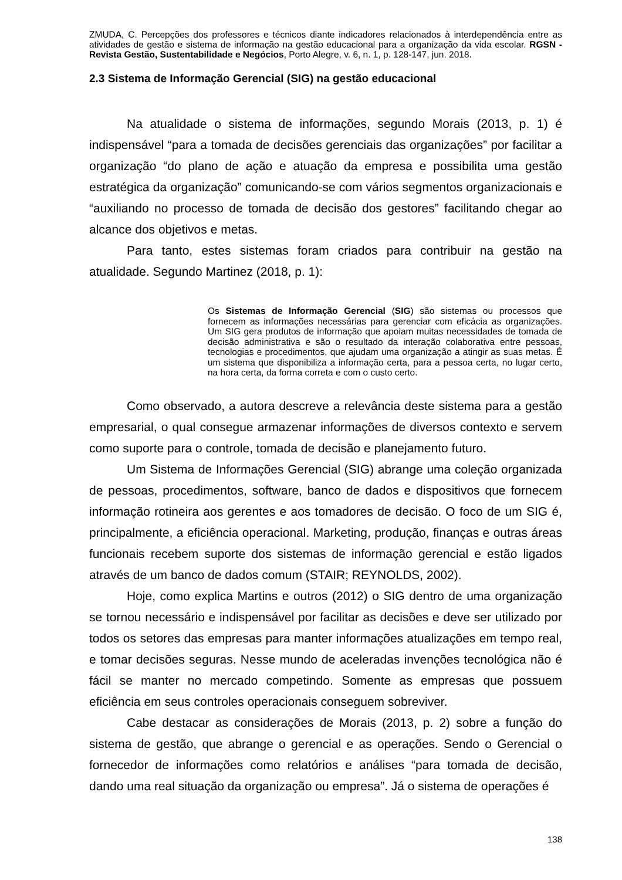ZMUDA, C. Percepções dos professores e técnicos diante indicadores relacionados à interdependência entre as atividades de gestão e sistema de informação na gestão educacional para a organização da vida escolar. RGSN - Revista Gestão, Sustentabilidade e Negócios, Porto Alegre, v. 6, n. 1, p. 128-147, jun. 2018.
2.3 Sistema de Informação Gerencial (SIG) na gestão educacional
Na atualidade o sistema de informações, segundo Morais (2013, p. 1) é indispensável “para a tomada de decisões gerenciais das organizações” por facilitar a organização “do plano de ação e atuação da empresa e possibilita uma gestão estratégica da organização” comunicando-se com vários segmentos organizacionais e “auxiliando no processo de tomada de decisão dos gestores” facilitando chegar ao alcance dos objetivos e metas.
Para tanto, estes sistemas foram criados para contribuir na gestão na atualidade. Segundo Martinez (2018, p. 1):
Os Sistemas de Informação Gerencial (SIG) são sistemas ou processos que fornecem as informações necessárias para gerenciar com eficácia as organizações. Um SIG gera produtos de informação que apoiam muitas necessidades de tomada de decisão administrativa e são o resultado da interação colaborativa entre pessoas, tecnologias e procedimentos, que ajudam uma organização a atingir as suas metas. É um sistema que disponibiliza a informação certa, para a pessoa certa, no lugar certo, na hora certa, da forma correta e com o custo certo.
Como observado, a autora descreve a relevância deste sistema para a gestão empresarial, o qual consegue armazenar informações de diversos contexto e servem como suporte para o controle, tomada de decisão e planejamento futuro.
Um Sistema de Informações Gerencial (SIG) abrange uma coleção organizada de pessoas, procedimentos, software, banco de dados e dispositivos que fornecem informação rotineira aos gerentes e aos tomadores de decisão. O foco de um SIG é, principalmente, a eficiência operacional. Marketing, produção, finanças e outras áreas funcionais recebem suporte dos sistemas de informação gerencial e estão ligados através de um banco de dados comum (STAIR; REYNOLDS, 2002).
Hoje, como explica Martins e outros (2012) o SIG dentro de uma organização se tornou necessário e indispensável por facilitar as decisões e deve ser utilizado por todos os setores das empresas para manter informações atualizações em tempo real, e tomar decisões seguras. Nesse mundo de aceleradas invenções tecnológica não é fácil se manter no mercado competindo. Somente as empresas que possuem eficiência em seus controles operacionais conseguem sobreviver.
Cabe destacar as considerações de Morais (2013, p. 2) sobre a função do sistema de gestão, que abrange o gerencial e as operações. Sendo o Gerencial o fornecedor de informações como relatórios e análises “para tomada de decisão, dando uma real situação da organização ou empresa”. Já o sistema de operações é
138